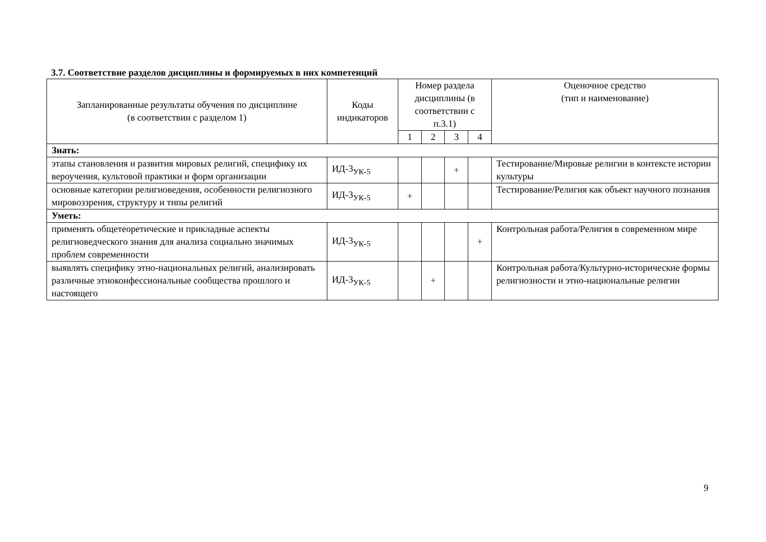3.7. Соответствие разделов дисциплины и формируемых в них компетенций
| Запланированные результаты обучения по дисциплине (в соответствии с разделом 1) | Коды индикаторов | Номер раздела дисциплины (в соответствии с п.3.1) | | | | Оценочное средство (тип и наименование) |
| --- | --- | --- | --- | --- | --- | --- |
| | | 1 | 2 | 3 | 4 | |
| Знать: | | | | | | |
| этапы становления и развития мировых религий, специфику их вероучения, культовой практики и форм организации | ИД-3<sub>УК-5</sub> | | | + | | Тестирование/Мировые религии в контексте истории культуры |
| основные категории религиоведения, особенности религиозного мировоззрения, структуру и типы религий | ИД-3<sub>УК-5</sub> | + | | | | Тестирование/Религия как объект научного познания |
| Уметь: | | | | | | |
| применять общетеоретические и прикладные аспекты религиоведческого знания для анализа социально значимых проблем современности | ИД-3<sub>УК-5</sub> | | | | + | Контрольная работа/Религия в современном мире |
| выявлять специфику этно-национальных религий, анализировать различные этноконфессиональные сообщества прошлого и настоящего | ИД-3<sub>УК-5</sub> | | + | | | Контрольная работа/Культурно-исторические формы религиозности и этно-национальные религии |
9